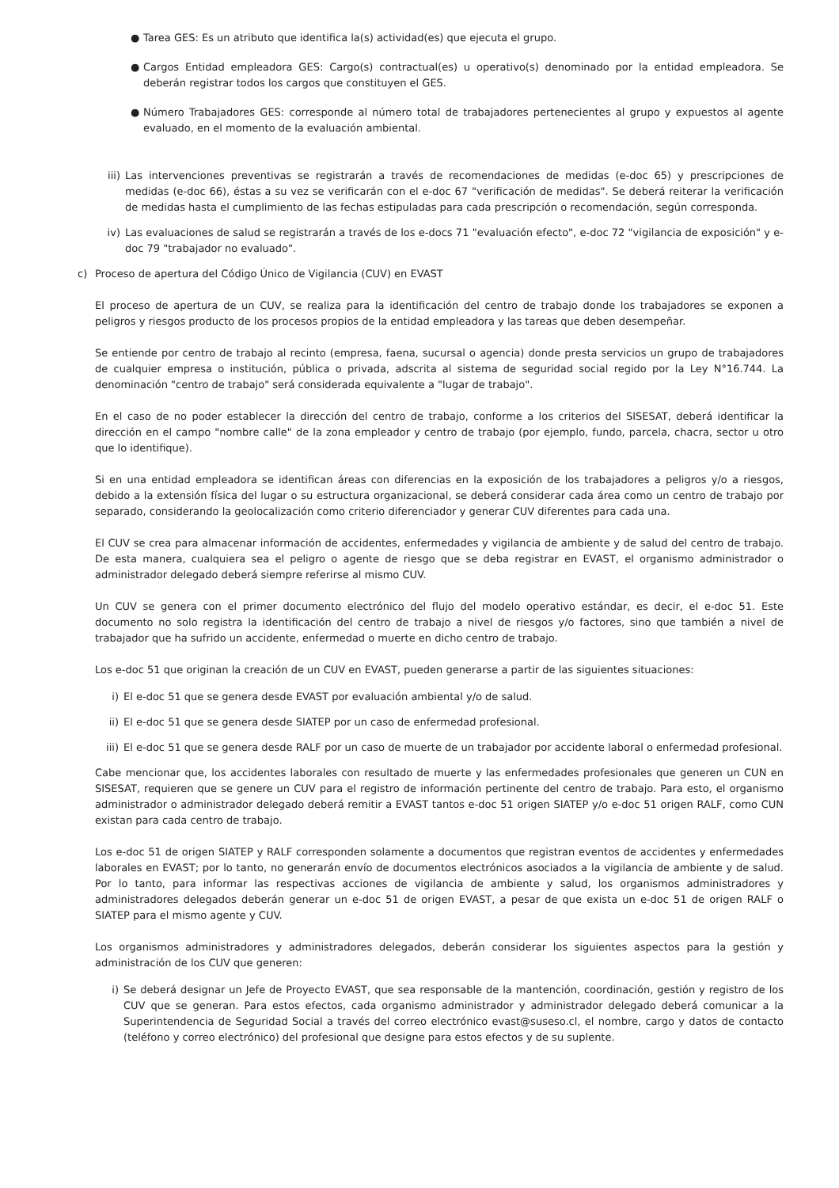● Tarea GES: Es un atributo que identifica la(s) actividad(es) que ejecuta el grupo.
● Cargos Entidad empleadora GES: Cargo(s) contractual(es) u operativo(s) denominado por la entidad empleadora. Se deberán registrar todos los cargos que constituyen el GES.
● Número Trabajadores GES: corresponde al número total de trabajadores pertenecientes al grupo y expuestos al agente evaluado, en el momento de la evaluación ambiental.
iii) Las intervenciones preventivas se registrarán a través de recomendaciones de medidas (e-doc 65) y prescripciones de medidas (e-doc 66), éstas a su vez se verificarán con el e-doc 67 "verificación de medidas". Se deberá reiterar la verificación de medidas hasta el cumplimiento de las fechas estipuladas para cada prescripción o recomendación, según corresponda.
iv) Las evaluaciones de salud se registrarán a través de los e-docs 71 "evaluación efecto", e-doc 72 "vigilancia de exposición" y e-doc 79 "trabajador no evaluado".
c) Proceso de apertura del Código Único de Vigilancia (CUV) en EVAST
El proceso de apertura de un CUV, se realiza para la identificación del centro de trabajo donde los trabajadores se exponen a peligros y riesgos producto de los procesos propios de la entidad empleadora y las tareas que deben desempeñar.
Se entiende por centro de trabajo al recinto (empresa, faena, sucursal o agencia) donde presta servicios un grupo de trabajadores de cualquier empresa o institución, pública o privada, adscrita al sistema de seguridad social regido por la Ley N°16.744. La denominación "centro de trabajo" será considerada equivalente a "lugar de trabajo".
En el caso de no poder establecer la dirección del centro de trabajo, conforme a los criterios del SISESAT, deberá identificar la dirección en el campo "nombre calle" de la zona empleador y centro de trabajo (por ejemplo, fundo, parcela, chacra, sector u otro que lo identifique).
Si en una entidad empleadora se identifican áreas con diferencias en la exposición de los trabajadores a peligros y/o a riesgos, debido a la extensión física del lugar o su estructura organizacional, se deberá considerar cada área como un centro de trabajo por separado, considerando la geolocalización como criterio diferenciador y generar CUV diferentes para cada una.
El CUV se crea para almacenar información de accidentes, enfermedades y vigilancia de ambiente y de salud del centro de trabajo. De esta manera, cualquiera sea el peligro o agente de riesgo que se deba registrar en EVAST, el organismo administrador o administrador delegado deberá siempre referirse al mismo CUV.
Un CUV se genera con el primer documento electrónico del flujo del modelo operativo estándar, es decir, el e-doc 51. Este documento no solo registra la identificación del centro de trabajo a nivel de riesgos y/o factores, sino que también a nivel de trabajador que ha sufrido un accidente, enfermedad o muerte en dicho centro de trabajo.
Los e-doc 51 que originan la creación de un CUV en EVAST, pueden generarse a partir de las siguientes situaciones:
i) El e-doc 51 que se genera desde EVAST por evaluación ambiental y/o de salud.
ii) El e-doc 51 que se genera desde SIATEP por un caso de enfermedad profesional.
iii)
El e-doc 51 que se genera desde RALF por un caso de muerte de un trabajador por accidente laboral o enfermedad profesional.
Cabe mencionar que, los accidentes laborales con resultado de muerte y las enfermedades profesionales que generen un CUN en SISESAT, requieren que se genere un CUV para el registro de información pertinente del centro de trabajo. Para esto, el organismo administrador o administrador delegado deberá remitir a EVAST tantos e-doc 51 origen SIATEP y/o e-doc 51 origen RALF, como CUN existan para cada centro de trabajo.
Los e-doc 51 de origen SIATEP y RALF corresponden solamente a documentos que registran eventos de accidentes y enfermedades laborales en EVAST; por lo tanto, no generarán envío de documentos electrónicos asociados a la vigilancia de ambiente y de salud. Por lo tanto, para informar las respectivas acciones de vigilancia de ambiente y salud, los organismos administradores y administradores delegados deberán generar un e-doc 51 de origen EVAST, a pesar de que exista un e-doc 51 de origen RALF o SIATEP para el mismo agente y CUV.
Los organismos administradores y administradores delegados, deberán considerar los siguientes aspectos para la gestión y administración de los CUV que generen:
i) Se deberá designar un Jefe de Proyecto EVAST, que sea responsable de la mantención, coordinación, gestión y registro de los CUV que se generan. Para estos efectos, cada organismo administrador y administrador delegado deberá comunicar a la Superintendencia de Seguridad Social a través del correo electrónico evast@suseso.cl, el nombre, cargo y datos de contacto (teléfono y correo electrónico) del profesional que designe para estos efectos y de su suplente.